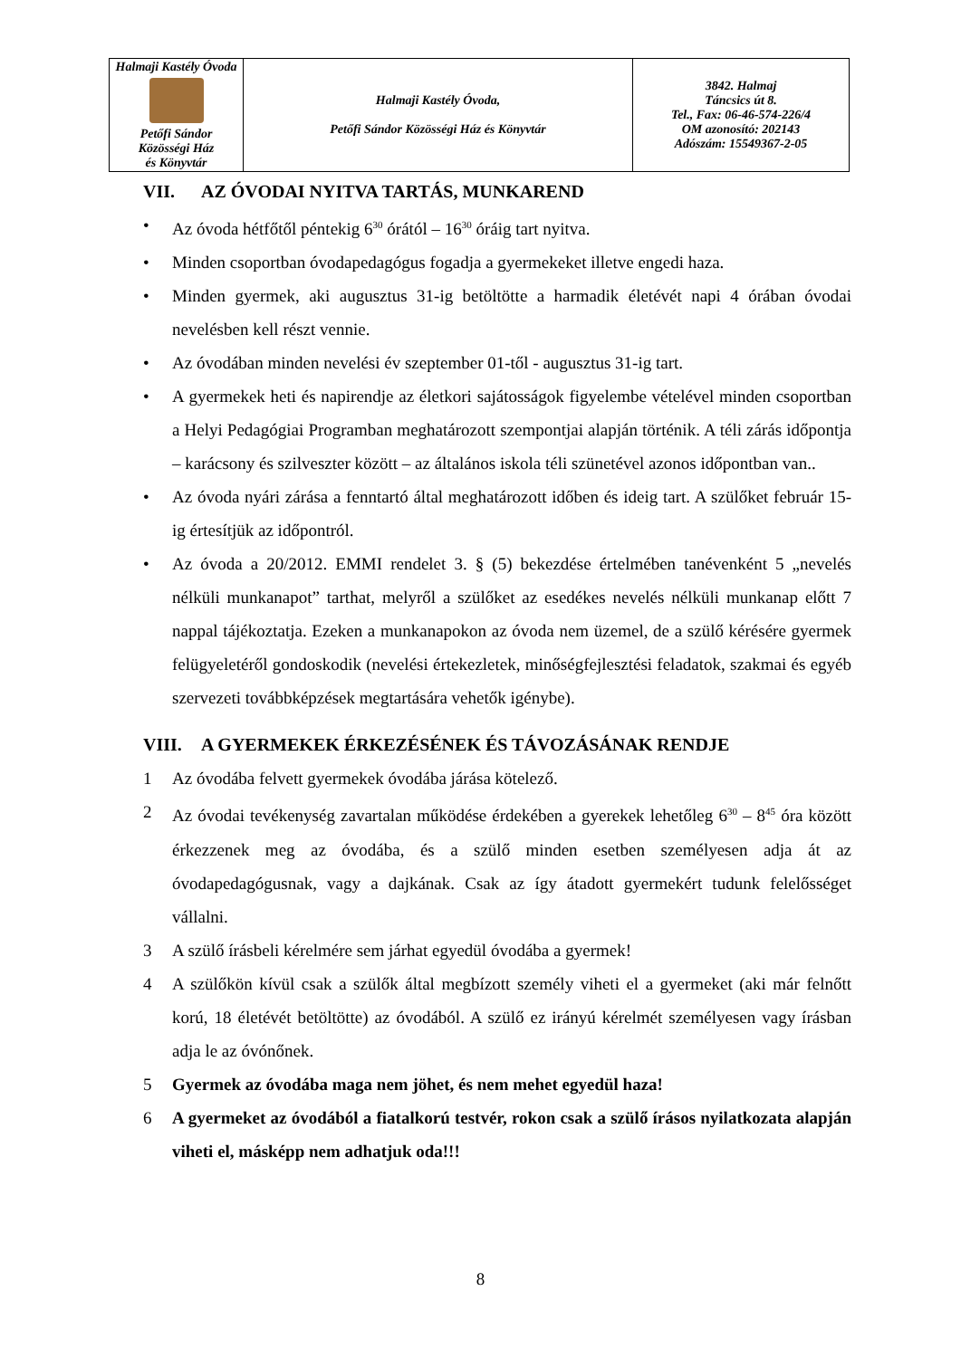| Halmaji Kastély Óvoda Petőfi Sándor Közösségi Ház és Könyvtár | Halmaji Kastély Óvoda, Petőfi Sándor Közösségi Ház és Könyvtár | 3842. Halmaj Táncsics út 8. Tel., Fax: 06-46-574-226/4 OM azonosító: 202143 Adószám: 15549367-2-05 |
VII. AZ ÓVODAI NYITVA TARTÁS, MUNKAREND
• Az óvoda hétfőtől péntekig 6<sup>30</sup> órától – 16<sup>30</sup> óráig tart nyitva.
• Minden csoportban óvodapedagógus fogadja a gyermekeket illetve engedi haza.
• Minden gyermek, aki augusztus 31-ig betöltötte a harmadik életévét napi 4 órában óvodai nevelésben kell részt vennie.
• Az óvodában minden nevelési év szeptember 01-től - augusztus 31-ig tart.
• A gyermekek heti és napirendje az életkori sajátosságok figyelembe vételével minden csoportban a Helyi Pedagógiai Programban meghatározott szempontjai alapján történik. A téli zárás időpontja – karácsony és szilveszter között – az általános iskola téli szünetével azonos időpontban van..
• Az óvoda nyári zárása a fenntartó által meghatározott időben és ideig tart. A szülőket február 15-ig értesítjük az időpontról.
• Az óvoda a 20/2012. EMMI rendelet 3. § (5) bekezdése értelmében tanévenként 5 „nevelés nélküli munkanapot” tarthat, melyről a szülőket az esedékes nevelés nélküli munkanap előtt 7 nappal tájékoztatja. Ezeken a munkanapokon az óvoda nem üzemel, de a szülő kérésére gyermek felügyeletéről gondoskodik (nevelési értekezletek, minőségfejlesztési feladatok, szakmai és egyéb szervezeti továbbképzések megtartására vehetők igénybe).
VIII. A GYERMEKEK ÉRKEZÉSÉNEK ÉS TÁVOZÁSÁNAK RENDJE
1 Az óvodába felvett gyermekek óvodába járása kötelező.
2 Az óvodai tevékenység zavartalan működése érdekében a gyerekek lehetőleg 6<sup>30</sup> – 8<sup>45</sup> óra között érkezzenek meg az óvodába, és a szülő minden esetben személyesen adja át az óvodapedagógusnak, vagy a dajkának. Csak az így átadott gyermekért tudunk felelősséget vállalni.
3 A szülő írásbeli kérelmére sem járhat egyedül óvodába a gyermek!
4 A szülőkön kívül csak a szülők által megbízott személy viheti el a gyermeket (aki már felnőtt korú, 18 életévét betöltötte) az óvodából. A szülő ez irányú kérelmét személyesen vagy írásban adja le az óvónőnek.
5 Gyermek az óvodába maga nem jöhet, és nem mehet egyedül haza!
6 A gyermeket az óvodából a fiatalkorú testvér, rokon csak a szülő írásos nyilatkozata alapján viheti el, másképp nem adhatjuk oda!!!
8